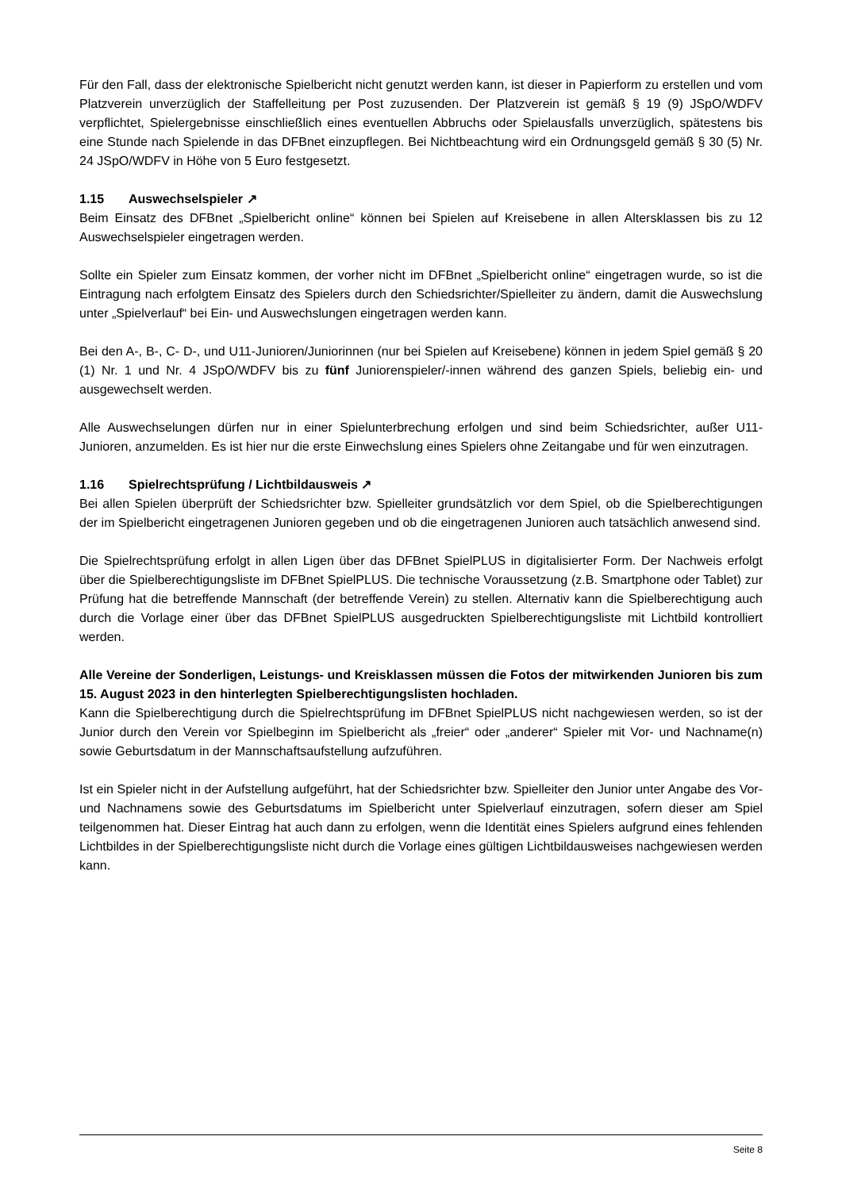Für den Fall, dass der elektronische Spielbericht nicht genutzt werden kann, ist dieser in Papierform zu erstellen und vom Platzverein unverzüglich der Staffelleitung per Post zuzusenden. Der Platzverein ist gemäß § 19 (9) JSpO/WDFV verpflichtet, Spielergebnisse einschließlich eines eventuellen Abbruchs oder Spielausfalls unverzüglich, spätestens bis eine Stunde nach Spielende in das DFBnet einzupflegen. Bei Nichtbeachtung wird ein Ordnungsgeld gemäß § 30 (5) Nr. 24 JSpO/WDFV in Höhe von 5 Euro festgesetzt.
1.15 Auswechselspieler ↗
Beim Einsatz des DFBnet „Spielbericht online“ können bei Spielen auf Kreisebene in allen Altersklassen bis zu 12 Auswechselspieler eingetragen werden.
Sollte ein Spieler zum Einsatz kommen, der vorher nicht im DFBnet „Spielbericht online“ eingetragen wurde, so ist die Eintragung nach erfolgtem Einsatz des Spielers durch den Schiedsrichter/Spielleiter zu ändern, damit die Auswechslung unter „Spielverlauf“ bei Ein- und Auswechslungen eingetragen werden kann.
Bei den A-, B-, C- D-, und U11-Junioren/Juniorinnen (nur bei Spielen auf Kreisebene) können in jedem Spiel gemäß § 20 (1) Nr. 1 und Nr. 4 JSpO/WDFV bis zu fünf Juniorenspieler/-innen während des ganzen Spiels, beliebig ein- und ausgewechselt werden.
Alle Auswechselungen dürfen nur in einer Spielunterbrechung erfolgen und sind beim Schiedsrichter, außer U11-Junioren, anzumelden. Es ist hier nur die erste Einwechslung eines Spielers ohne Zeitangabe und für wen einzutragen.
1.16 Spielrechtsprüfung / Lichtbildausweis ↗
Bei allen Spielen überprüft der Schiedsrichter bzw. Spielleiter grundsätzlich vor dem Spiel, ob die Spielberechtigungen der im Spielbericht eingetragenen Junioren gegeben und ob die eingetragenen Junioren auch tatsächlich anwesend sind.
Die Spielrechtsprüfung erfolgt in allen Ligen über das DFBnet SpielPLUS in digitalisierter Form. Der Nachweis erfolgt über die Spielberechtigungsliste im DFBnet SpielPLUS. Die technische Voraussetzung (z.B. Smartphone oder Tablet) zur Prüfung hat die betreffende Mannschaft (der betreffende Verein) zu stellen. Alternativ kann die Spielberechtigung auch durch die Vorlage einer über das DFBnet SpielPLUS ausgedruckten Spielberechtigungsliste mit Lichtbild kontrolliert werden.
Alle Vereine der Sonderligen, Leistungs- und Kreisklassen müssen die Fotos der mitwirkenden Junioren bis zum 15. August 2023 in den hinterlegten Spielberechtigungslisten hochladen.
Kann die Spielberechtigung durch die Spielrechtsprüfung im DFBnet SpielPLUS nicht nachgewiesen werden, so ist der Junior durch den Verein vor Spielbeginn im Spielbericht als „freier“ oder „anderer“ Spieler mit Vor- und Nachname(n) sowie Geburtsdatum in der Mannschaftsaufstellung aufzuführen.
Ist ein Spieler nicht in der Aufstellung aufgeführt, hat der Schiedsrichter bzw. Spielleiter den Junior unter Angabe des Vor- und Nachnamens sowie des Geburtsdatums im Spielbericht unter Spielverlauf einzutragen, sofern dieser am Spiel teilgenommen hat. Dieser Eintrag hat auch dann zu erfolgen, wenn die Identität eines Spielers aufgrund eines fehlenden Lichtbildes in der Spielberechtigungsliste nicht durch die Vorlage eines gültigen Lichtbildausweises nachgewiesen werden kann.
Seite 8